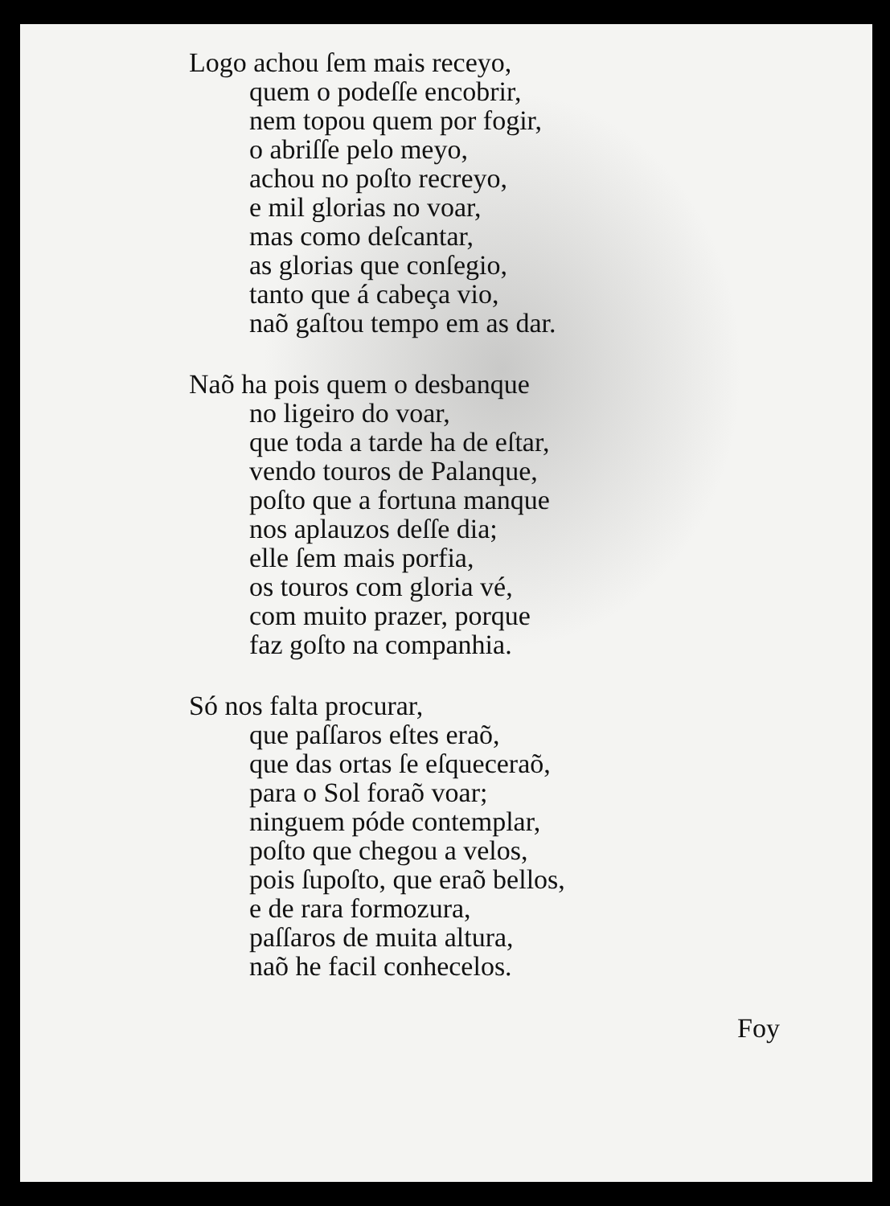Logo achou ſem mais receyo,
quem o podeſſe encobrir,
nem topou quem por fogir,
o abriſſe pelo meyo,
achou no poſto recreyo,
e mil glorias no voar,
mas como deſcantar,
as glorias que conſegio,
tanto que á cabeça vio,
naõ gaſtou tempo em as dar.
Naõ ha pois quem o desbanque
no ligeiro do voar,
que toda a tarde ha de eſtar,
vendo touros de Palanque,
poſto que a fortuna manque
nos aplauzos deſſe dia;
elle ſem mais porfia,
os touros com gloria vé,
com muito prazer, porque
faz goſto na companhia.
Só nos falta procurar,
que paſſaros eſtes eraõ,
que das ortas ſe eſqueceraõ,
para o Sol foraõ voar;
ninguem póde contemplar,
poſto que chegou a velos,
pois ſupoſto, que eraõ bellos,
e de rara formozura,
paſſaros de muita altura,
naõ he facil conhecelos.
Foy